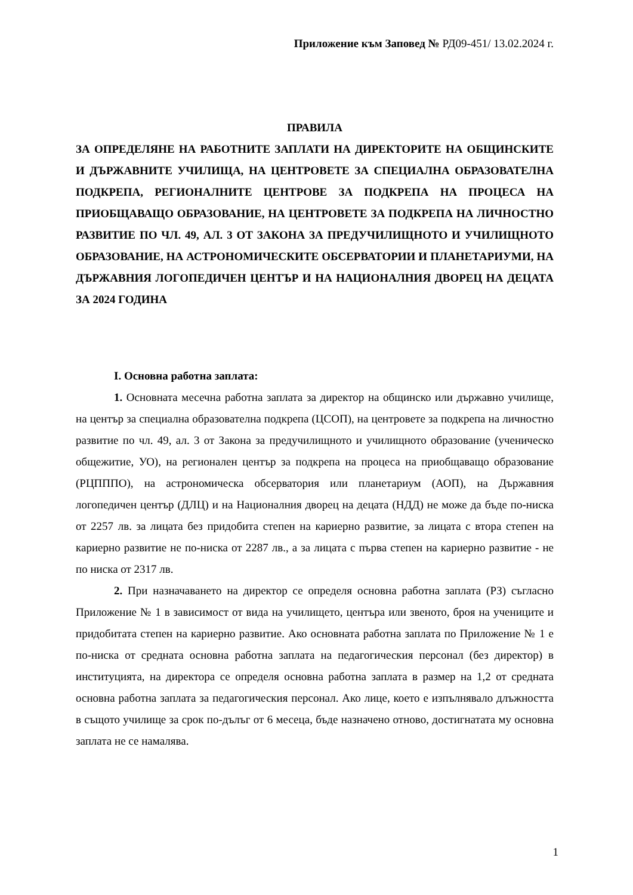Приложение към Заповед № РД09-451/ 13.02.2024 г.
ПРАВИЛА
ЗА ОПРЕДЕЛЯНЕ НА РАБОТНИТЕ ЗАПЛАТИ НА ДИРЕКТОРИТЕ НА ОБЩИНСКИТЕ И ДЪРЖАВНИТЕ УЧИЛИЩА, НА ЦЕНТРОВЕТЕ ЗА СПЕЦИАЛНА ОБРАЗОВАТЕЛНА ПОДКРЕПА, РЕГИОНАЛНИТЕ ЦЕНТРОВЕ ЗА ПОДКРЕПА НА ПРОЦЕСА НА ПРИОБЩАВАЩО ОБРАЗОВАНИЕ, НА ЦЕНТРОВЕТЕ ЗА ПОДКРЕПА НА ЛИЧНОСТНО РАЗВИТИЕ ПО ЧЛ. 49, АЛ. 3 ОТ ЗАКОНА ЗА ПРЕДУЧИЛИЩНОТО И УЧИЛИЩНОТО ОБРАЗОВАНИЕ, НА АСТРОНОМИЧЕСКИТЕ ОБСЕРВАТОРИИ И ПЛАНЕТАРИУМИ, НА ДЪРЖАВНИЯ ЛОГОПЕДИЧЕН ЦЕНТЪР И НА НАЦИОНАЛНИЯ ДВОРЕЦ НА ДЕЦАТА ЗА 2024 ГОДИНА
I. Основна работна заплата:
1. Основната месечна работна заплата за директор на общинско или държавно училище, на център за специална образователна подкрепа (ЦСОП), на центровете за подкрепа на личностно развитие по чл. 49, ал. 3 от Закона за предучилищното и училищното образование (ученическо общежитие, УО), на регионален център за подкрепа на процеса на приобщаващо образование (РЦПППО), на астрономическа обсерватория или планетариум (АОП), на Държавния логопедичен център (ДЛЦ) и на Националния дворец на децата (НДД) не може да бъде по-ниска от 2257 лв. за лицата без придобита степен на кариерно развитие, за лицата с втора степен на кариерно развитие не по-ниска от 2287 лв., а за лицата с първа степен на кариерно развитие - не по ниска от 2317 лв.
2. При назначаването на директор се определя основна работна заплата (РЗ) съгласно Приложение № 1 в зависимост от вида на училището, центъра или звеното, броя на учениците и придобитата степен на кариерно развитие. Ако основната работна заплата по Приложение № 1 е по-ниска от средната основна работна заплата на педагогическия персонал (без директор) в институцията, на директора се определя основна работна заплата в размер на 1,2 от средната основна работна заплата за педагогическия персонал. Ако лице, което е изпълнявало длъжността в същото училище за срок по-дълъг от 6 месеца, бъде назначено отново, достигнатата му основна заплата не се намалява.
1